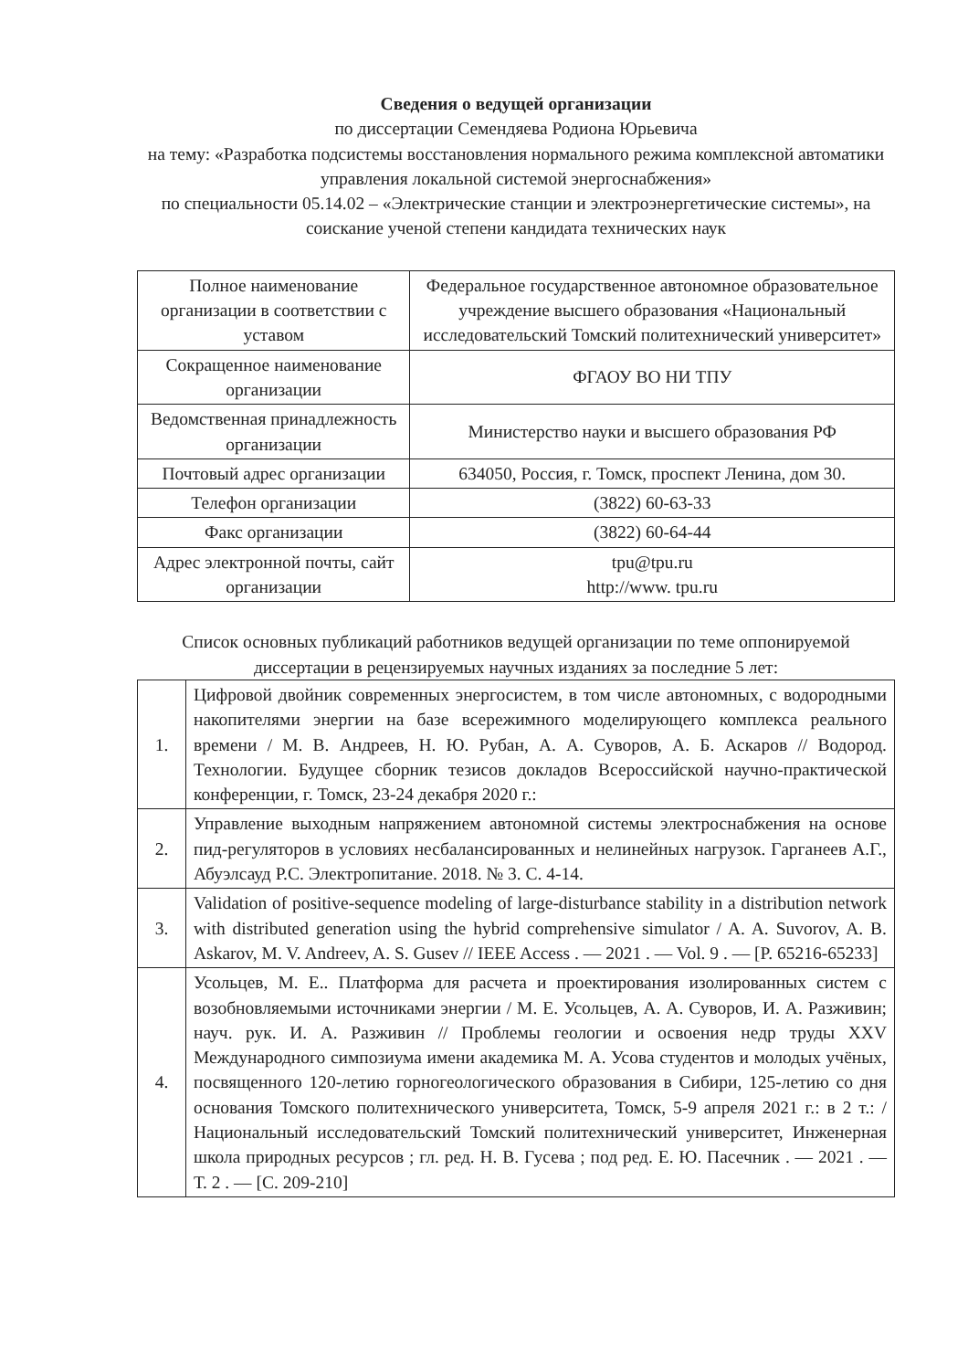Сведения о ведущей организации
по диссертации Семендяева Родиона Юрьевича
на тему: «Разработка подсистемы восстановления нормального режима комплексной автоматики управления локальной системой энергоснабжения»
по специальности 05.14.02 – «Электрические станции и электроэнергетические системы», на соискание ученой степени кандидата технических наук
| Полное наименование организации в соответствии с уставом | Федеральное государственное автономное образовательное учреждение высшего образования «Национальный исследовательский Томский политехнический университет» |
| Сокращенное наименование организации | ФГАОУ ВО НИ ТПУ |
| Ведомственная принадлежность организации | Министерство науки и высшего образования РФ |
| Почтовый адрес организации | 634050, Россия, г. Томск, проспект Ленина, дом 30. |
| Телефон организации | (3822) 60-63-33 |
| Факс организации | (3822) 60-64-44 |
| Адрес электронной почты, сайт организации | tpu@tpu.ru http://www. tpu.ru |
Список основных публикаций работников ведущей организации по теме оппонируемой диссертации в рецензируемых научных изданиях за последние 5 лет:
| 1. | Цифровой двойник современных энергосистем, в том числе автономных, с водородными накопителями энергии на базе всережимного моделирующего комплекса реального времени / М. В. Андреев, Н. Ю. Рубан, А. А. Суворов, А. Б. Аскаров // Водород. Технологии. Будущее сборник тезисов докладов Всероссийской научно-практической конференции, г. Томск, 23-24 декабря 2020 г.: |
| 2. | Управление выходным напряжением автономной системы электроснабжения на основе пид-регуляторов в условиях несбалансированных и нелинейных нагрузок. Гарганеев А.Г., Абуэлсауд Р.С. Электропитание. 2018. № 3. С. 4-14. |
| 3. | Validation of positive-sequence modeling of large-disturbance stability in a distribution network with distributed generation using the hybrid comprehensive simulator / A. A. Suvorov, A. B. Askarov, M. V. Andreev, A. S. Gusev // IEEE Access . — 2021 . — Vol. 9 . — [P. 65216-65233] |
| 4. | Усольцев, М. Е.. Платформа для расчета и проектирования изолированных систем с возобновляемыми источниками энергии / М. Е. Усольцев, А. А. Суворов, И. А. Разживин; науч. рук. И. А. Разживин // Проблемы геологии и освоения недр труды XXV Международного симпозиума имени академика М. А. Усова студентов и молодых учёных, посвященного 120-летию горногеологического образования в Сибири, 125-летию со дня основания Томского политехнического университета, Томск, 5-9 апреля 2021 г.: в 2 т.: / Национальный исследовательский Томский политехнический университет, Инженерная школа природных ресурсов ; гл. ред. Н. В. Гусева ; под ред. Е. Ю. Пасечник . — 2021 . — Т. 2 . — [С. 209-210] |